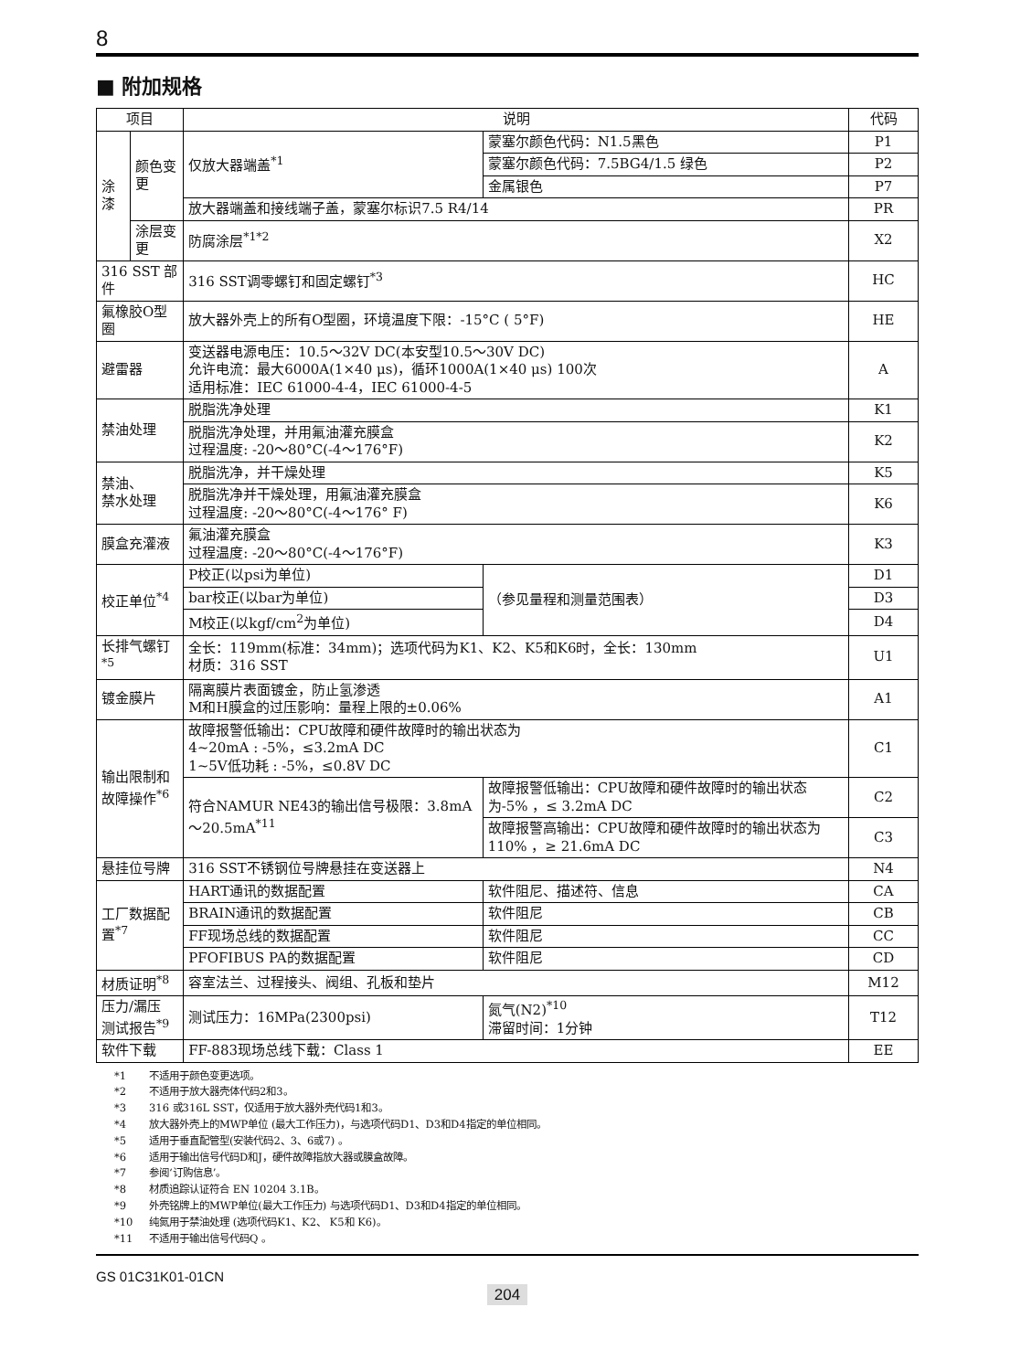8
■ 附加规格
| 项目 | | 说明 | | | 代码 |
| --- | --- | --- | --- | --- | --- |
| 涂漆 | 颜色变更 | 仅放大器端盖<sup>*1</sup> | 蒙塞尔颜色代码：N1.5黑色 | | P1 |
| | | | 蒙塞尔颜色代码：7.5BG4/1.5 绿色 | | P2 |
| | | | 金属银色 | | P7 |
| | | 放大器端盖和接线端子盖，蒙塞尔标识7.5 R4/14 | | | PR |
| | 涂层变更 | 防腐涂层<sup>*1*2</sup> | | | X2 |
| 316 SST 部件 | | 316 SST调零螺钉和固定螺钉<sup>*3</sup> | | | HC |
| 氟橡胶O型圈 | | 放大器外壳上的所有O型圈，环境温度下限：-15°C ( 5°F) | | | HE |
| 避雷器 | | 变送器电源电压：10.5～32V DC(本安型10.5～30V DC) 允许电流：最大6000A(1×40 μs)，循环1000A(1×40 μs) 100次 适用标准：IEC 61000-4-4，IEC 61000-4-5 | | | A |
| 禁油处理 | | 脱脂洗净处理 | | | K1 |
| | | 脱脂洗净处理，并用氟油灌充膜盒 过程温度: -20～80°C(-4～176°F) | | | K2 |
| 禁油、 禁水处理 | | 脱脂洗净，并干燥处理 | | | K5 |
| | | 脱脂洗净并干燥处理，用氟油灌充膜盒 过程温度: -20～80°C(-4～176° F) | | | K6 |
| 膜盒充灌液 | | 氟油灌充膜盒 过程温度: -20～80°C(-4～176°F) | | | K3 |
| 校正单位<sup>*4</sup> | | P校正(以psi为单位) | | （参见量程和测量范围表） | D1 |
| | | bar校正(以bar为单位) | | | D3 |
| | | M校正(以kgf/cm<sup>2</sup>为单位) | | | D4 |
| 长排气螺钉<sup>*5</sup> | | 全长：119mm(标准：34mm)；选项代码为K1、K2、K5和K6时，全长：130mm 材质：316 SST | | | U1 |
| 镀金膜片 | | 隔离膜片表面镀金，防止氢渗透 M和H膜盒的过压影响：量程上限的±0.06% | | | A1 |
| 输出限制和 故障操作<sup>*6</sup> | | 故障报警低输出：CPU故障和硬件故障时的输出状态为 4~20mA : -5%，≤3.2mA DC 1~5V低功耗 : -5%，≤0.8V DC | | | C1 |
| | | 符合NAMUR NE43的输出信号极限：3.8mA～20.5mA<sup>*11</sup> | 故障报警低输出：CPU故障和硬件故障时的输出状态为-5% ，≤ 3.2mA DC | | C2 |
| | | | 故障报警高输出：CPU故障和硬件故障时的输出状态为110% ，≥ 21.6mA DC | | C3 |
| 悬挂位号牌 | | 316 SST不锈钢位号牌悬挂在变送器上 | | | N4 |
| 工厂数据配置<sup>*7</sup> | | HART通讯的数据配置 | | 软件阻尼、描述符、信息 | CA |
| | | BRAIN通讯的数据配置 | | 软件阻尼 | CB |
| | | FF现场总线的数据配置 | | 软件阻尼 | CC |
| | | PFOFIBUS PA的数据配置 | | 软件阻尼 | CD |
| 材质证明<sup>*8</sup> | | 容室法兰、过程接头、阀组、孔板和垫片 | | | M12 |
| 压力/漏压 测试报告<sup>*9</sup> | | 测试压力：16MPa(2300psi) | | 氮气(N2)<sup>*10</sup> 滞留时间：1分钟 | T12 |
| 软件下载 | | FF-883现场总线下载：Class 1 | | | EE |
*1 不适用于颜色变更选项。
*2 不适用于放大器壳体代码2和3。
*3 316 或316L SST，仅适用于放大器外壳代码1和3。
*4 放大器外壳上的MWP单位 (最大工作压力)，与选项代码D1、D3和D4指定的单位相同。
*5 适用于垂直配管型(安装代码2、3、6或7) 。
*6 适用于输出信号代码D和J，硬件故障指放大器或膜盒故障。
*7 参阅‘订购信息’。
*8 材质追踪认证符合 EN 10204 3.1B。
*9 外壳铭牌上的MWP单位(最大工作压力) 与选项代码D1、D3和D4指定的单位相同。
*10 纯氮用于禁油处理 (选项代码K1、K2、 K5和 K6)。
*11 不适用于输出信号代码Q 。
GS 01C31K01-01CN
204